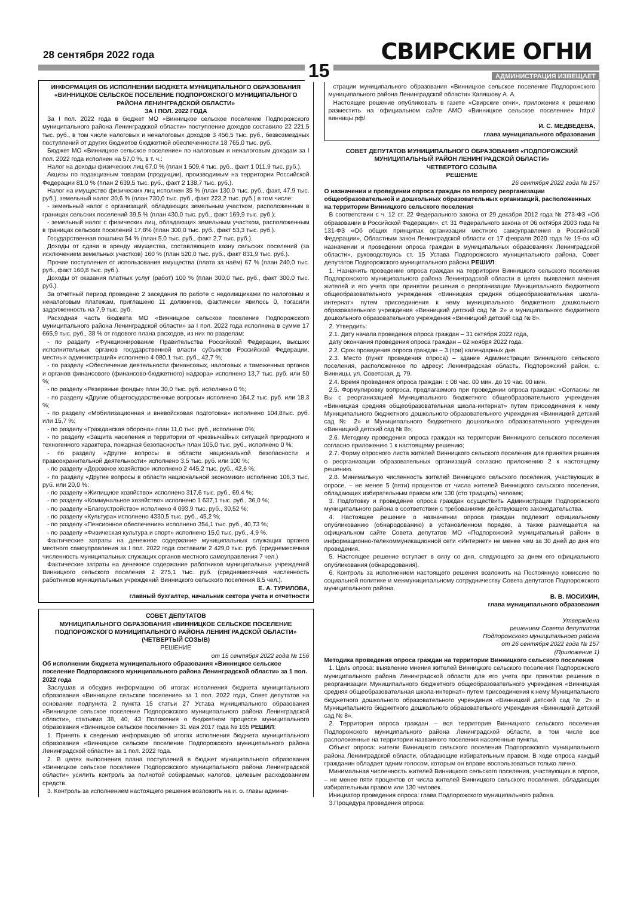28 сентября 2022 года СВИРСКИЕ ОГНИ
15 АДМИНИСТРАЦИЯ ИЗВЕЩАЕТ
ИНФОРМАЦИЯ ОБ ИСПОЛНЕНИИ БЮДЖЕТА МУНИЦИПАЛЬНОГО ОБРАЗОВАНИЯ «ВИННИЦКОЕ СЕЛЬСКОЕ ПОСЕЛЕНИЕ ПОДПОРОЖСКОГО МУНИЦИПАЛЬНОГО РАЙОНА ЛЕНИНГРАДСКОЙ ОБЛАСТИ»
ЗА I ПОЛ. 2022 ГОДА
За I пол. 2022 года в бюджет МО «Винницкое сельское поселение Подпорожского муниципального района Ленинградской области» поступление доходов составило 22 221,5 тыс. руб., в том числе налоговых и неналоговых доходов 3 456,5 тыс. руб., безвозмездных поступлений от других бюджетов бюджетной обеспеченности 18 765,0 тыс. руб.
Бюджет МО «Винницкое сельское поселение» по налоговым и неналоговым доходам за I пол. 2022 года исполнен на 57,0 %, в т. ч.:
Налог на доходы физических лиц 67,0 % (план 1 509,4 тыс. руб., факт 1 011,9 тыс. руб.).
Акцизы по подакцизным товарам (продукции), производимым на территории Российской Федерации 81,0 % (план 2 639,5 тыс. руб., факт 2 138,7 тыс. руб.).
Налог на имущество физических лиц исполнен 35 % (план 130,0 тыс. руб., факт, 47,9 тыс. руб.), земельный налог 30,6 % (план 730,0 тыс. руб., факт 223,2 тыс. руб.) в том числе:
- земельный налог с организаций, обладающих земельным участком, расположенным в границах сельских поселений 39,5 % (план 430,0 тыс. руб., факт 169,9 тыс. руб.);
- земельный налог с физических лиц, обладающих земельным участком, расположенным в границах сельских поселений 17,8% (план 300,0 тыс. руб., факт 53,3 тыс. руб.).
Государственная пошлина 54 % (план 5,0 тыс. руб., факт 2,7 тыс. руб.).
Доходы от сдачи в аренду имущества, составляющего казну сельских поселений (за исключением земельных участков) 160 % (план 520,0 тыс. руб., факт 831,9 тыс. руб.).
Прочие поступления от использования имущества (плата за наём) 67 % (план 240,0 тыс. руб., факт 160,8 тыс. руб.).
Доходы от оказания платных услуг (работ) 100 % (план 300,0 тыс. руб., факт 300,0 тыс. руб.).
За отчётный период проведено 2 заседания по работе с недоимщиками по налоговым и неналоговым платежам, приглашено 11 должников, фактически явилось 0, погасили задолженность на 7,9 тыс. руб.
Расходная часть бюджета МО «Винницкое сельское поселение Подпорожского муниципального района Ленинградской области» за I пол. 2022 года исполнена в сумме 17 665,9 тыс. руб., 38 % от годового плана расходов, из них по разделам:
- по разделу «Функционирование Правительства Российской Федерации, высших исполнительных органов государственной власти субъектов Российской Федерации, местных администраций» исполнено 4 080,1 тыс. руб., 42,7 %;
- по разделу «Обеспечение деятельности финансовых, налоговых и таможенных органов и органов финансового (финансово-бюджетного) надзора» исполнено 13,7 тыс. руб. или 50 %;
- по разделу «Резервные фонды» план 30,0 тыс. руб. исполнено 0 %;
- по разделу «Другие общегосударственные вопросы» исполнено 164,2 тыс. руб. или 18,3 %;
- по разделу «Мобилизационная и вневойсковая подготовка» исполнено 104,8тыс. руб. или 15,7 %;
- по разделу «Гражданская оборона» план 11,0 тыс. руб., исполнено 0%;
- по разделу «Защита населения и территории от чрезвычайных ситуаций природного и техногенного характера, пожарная безопасность» план 105,0 тыс. руб., исполнено 0 %;
- по разделу «Другие вопросы в области национальной безопасности и правоохранительной деятельности» исполнено 3,5 тыс. руб. или 100 %;
- по разделу «Дорожное хозяйство» исполнено 2 445,2 тыс. руб., 42,6 %;
- по разделу «Другие вопросы в области национальной экономики» исполнено 106,3 тыс. руб. или 20,0 %;
- по разделу «Жилищное хозяйство» исполнено 317,6 тыс. руб., 69,4 %;
- по разделу «Коммунальное хозяйство» исполнено 1 637,1 тыс. руб., 36,0 %;
- по разделу «Благоустройство» исполнено 4 093,9 тыс. руб., 30,52 %;
- по разделу «Культура» исполнено 4330,5 тыс. руб., 45,2 %;
- по разделу «Пенсионное обеспечение» исполнено 354,1 тыс. руб., 40,73 %;
- по разделу «Физическая культура и спорт» исполнено 15,0 тыс. руб., 4,9 %.
Фактические затраты на денежное содержание муниципальных служащих органов местного самоуправления за I пол. 2022 года составили 2 429,0 тыс. руб. (среднемесячная численность муниципальных служащих органов местного самоуправления 7 чел.)
Фактические затраты на денежное содержание работников муниципальных учреждений Винницкого сельского поселения 2 275,1 тыс. руб. (среднемесячная численность работников муниципальных учреждений Винницкого сельского поселения 8,5 чел.).
Е. А. ТУРИЛОВА,
главный бухгалтер, начальник сектора учёта и отчётности
СОВЕТ ДЕПУТАТОВ
МУНИЦИПАЛЬНОГО ОБРАЗОВАНИЯ «ВИННИЦКОЕ СЕЛЬСКОЕ ПОСЕЛЕНИЕ ПОДПОРОЖСКОГО МУНИЦИПАЛЬНОГО РАЙОНА ЛЕНИНГРАДСКОЙ ОБЛАСТИ»
(ЧЕТВЕРТЫЙ СОЗЫВ)
РЕШЕНИЕ
от 15 сентября 2022 года № 156
Об исполнении бюджета муниципального образования «Винницкое сельское поселение Подпорожского муниципального района Ленинградской области» за 1 пол. 2022 года
Заслушав и обсудив информацию об итогах исполнения бюджета муниципального образования «Винницкое сельское поселение» за 1 пол. 2022 года, Совет депутатов на основании подпункта 2 пункта 15 статьи 27 Устава муниципального образования «Винницкое сельское поселение Подпорожского муниципального района Ленинградской области», статьями 38, 40, 43 Положения о бюджетном процессе муниципального образования «Винницкое сельское поселение» 31 мая 2017 года № 165 РЕШИЛ:
1. Принять к сведению информацию об итогах исполнения бюджета муниципального образования «Винницкое сельское поселение Подпорожского муниципального района Ленинградской области» за 1 пол. 2022 года.
2. В целях выполнения плана поступлений в бюджет муниципального образования «Винницкое сельское поселение Подпорожского муниципального района Ленинградской области» усилить контроль за полнотой собираемых налогов, целевым расходованием средств.
3. Контроль за исполнением настоящего решения возложить на и. о. главы админи-
страции муниципального образования «Винницкое сельское поселение Подпорожского муниципального района Ленинградской области» Каляшову А. А.
Настоящее решение опубликовать в газете «Свирские огни», приложения к решению разместить на официальном сайте АМО «Винницкое сельское поселение» http://винницы.рф/.
И. С. МЕДВЕДЕВА,
глава муниципального образования
СОВЕТ ДЕПУТАТОВ МУНИЦИПАЛЬНОГО ОБРАЗОВАНИЯ «ПОДПОРОЖСКИЙ МУНИЦИПАЛЬНЫЙ РАЙОН ЛЕНИНГРАДСКОЙ ОБЛАСТИ»
ЧЕТВЕРТОГО СОЗЫВА
РЕШЕНИЕ
26 сентября 2022 года № 157
О назначении и проведении опроса граждан по вопросу реорганизации общеобразовательной и дошкольных образовательных организаций, расположенных на территории Винницкого сельского поселения
В соответствии с ч. 12 ст. 22 Федерального закона от 29 декабря 2012 года № 273-ФЗ «Об образовании в Российской Федерации», ст. 31 Федерального закона от 06 октября 2003 года № 131-ФЗ «Об общих принципах организации местного самоуправления в Российской Федерации», Областным закон Ленинградской области от 17 февраля 2020 года № 19-оз «О назначении и проведении опроса граждан в муниципальных образованиях Ленинградской области», руководствуясь ст. 15 Устава Подпорожского муниципального района, Совет депутатов Подпорожского муниципального района РЕШИЛ:
1. Назначить проведение опроса граждан на территории Винницкого сельского поселения Подпорожского муниципального района Ленинградской области в целях выявления мнения жителей и его учета при принятии решения о реорганизации Муниципального бюджетного общеобразовательного учреждения «Винницкая средняя общеобразовательная школа-интернат» путем присоединения к нему муниципального бюджетного дошкольного образовательного учреждения «Винницкий детский сад № 2» и муниципального бюджетного дошкольного образовательного учреждения «Винницкий детский сад № 8».
2. Утвердить:
2.1. Дату начала проведения опроса граждан – 31 октября 2022 года,
дату окончания проведения опроса граждан – 02 ноября 2022 года.
2.2. Срок проведения опроса граждан – 3 (три) календарных дня.
2.3. Место (пункт проведения опроса) – здание Администрации Винницкого сельского поселения, расположенное по адресу: Ленинградская область, Подпорожский район, с. Винницы, ул. Советская, д. 79.
2.4. Время проведения опроса граждан: с 08 час. 00 мин. до 19 час. 00 мин.
2.5. Формулировку вопроса, предлагаемого при проведении опроса граждан: «Согласны ли Вы с реорганизацией Муниципального бюджетного общеобразовательного учреждения «Винницкая средняя общеобразовательная школа-интернат» путем присоединения к нему Муниципального бюджетного дошкольного образовательного учреждения «Винницкий детский сад № 2» и Муниципального бюджетного дошкольного образовательного учреждения «Винницкий детский сад № 8»;
2.6. Методику проведения опроса граждан на территории Винницкого сельского поселения согласно приложению 1 к настоящему решению;
2.7. Форму опросного листа жителей Винницкого сельского поселения для принятия решения о реорганизации образовательных организаций согласно приложению 2 к настоящему решению.
2.8. Минимальную численность жителей Винницкого сельского поселения, участвующих в опросе, – не менее 5 (пяти) процентов от числа жителей Винницкого сельского поселения, обладающих избирательным правом или 130 (сто тридцать) человек;
3. Подготовку и проведение опроса граждан осуществить Администрации Подпорожского муниципального района в соответствии с требованиями действующего законодательства.
4. Настоящее решение о назначении опроса граждан подлежит официальному опубликованию (обнародованию) в установленном порядке, а также размещается на официальном сайте Совета депутатов МО «Подпорожский муниципальный район» в информационно-телекоммуникационной сети «Интернет» не менее чем за 30 дней до дня его проведения.
5. Настоящее решение вступает в силу со дня, следующего за днем его официального опубликования (обнародования).
6. Контроль за исполнением настоящего решения возложить на Постоянную комиссию по социальной политике и межмуниципальному сотрудничеству Совета депутатов Подпорожского муниципального района.
В. В. МОСИХИН,
глава муниципального образования
Утверждена
решением Совета депутатов
Подпорожского муниципального района
от 26 сентября 2022 года № 157
(Приложение 1)
Методика проведения опроса граждан на территории Винницкого сельского поселения
1. Цель опроса: выявление мнения жителей Винницкого сельского поселения Подпорожского муниципального района Ленинградской области для его учета при принятии решения о реорганизации Муниципального бюджетного общеобразовательного учреждения «Винницкая средняя общеобразовательная школа-интернат» путем присоединения к нему Муниципального бюджетного дошкольного образовательного учреждения «Винницкий детский сад № 2» и Муниципального бюджетного дошкольного образовательного учреждения «Винницкий детский сад № 8».
2. Территория опроса граждан – вся территория Винницкого сельского поселения Подпорожского муниципального района Ленинградской области, в том числе все расположенные на территории названного поселения населенные пункты.
Объект опроса: жители Винницкого сельского поселения Подпорожского муниципального района Ленинградской области, обладающие избирательным правом. В ходе опроса каждый гражданин обладает одним голосом, которым он вправе воспользоваться только лично.
Минимальная численность жителей Винницкого сельского поселения, участвующих в опросе, – не менее пяти процентов от числа жителей Винницкого сельского поселения, обладающих избирательным правом или 130 человек.
Инициатор проведения опроса: глава Подпорожского муниципального района.
3.Процедура проведения опроса: